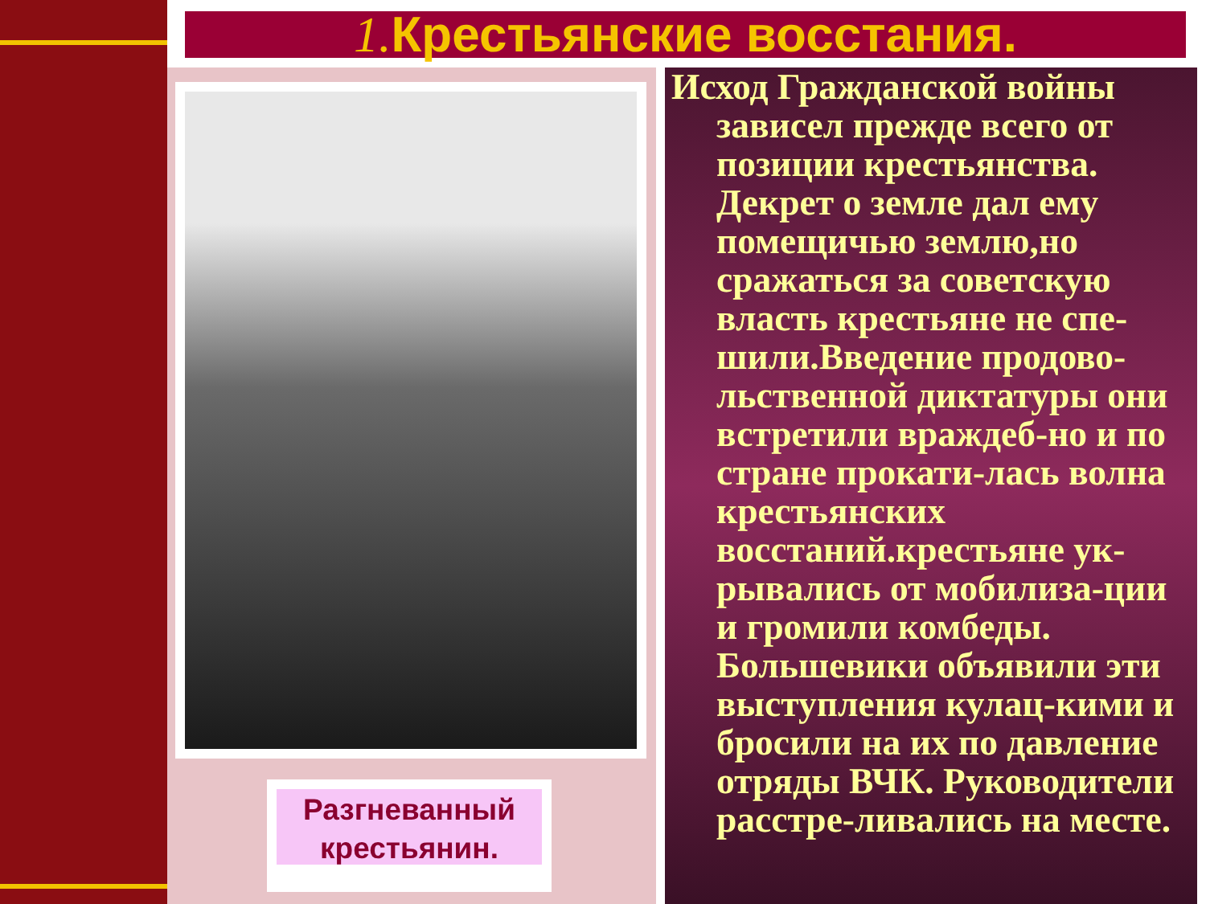1. Крестьянские восстания.
Разгневанный
крестьянин.
Исход Гражданской войны зависел прежде всего от позиции крестьянства. Декрет о земле дал ему помещичью землю,но сражаться за советскую власть крестьяне не спе-шили.Введение продово-льственной диктатуры они встретили враждеб-но и по стране прокати-лась волна крестьянских восстаний.крестьяне ук-рывались от мобилиза-ции и громили комбеды. Большевики объявили эти выступления кулац-кими и бросили на их по давление отряды ВЧК. Руководители расстре-ливались на месте.